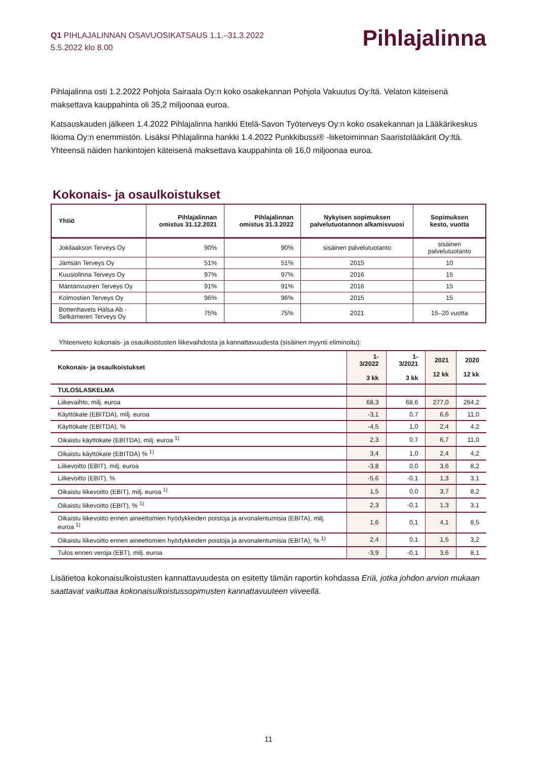Q1 PIHLAJALINNAN OSAVUOSIKATSAUS 1.1.–31.3.2022
5.5.2022 klo 8.00
Pihlajalinna
Pihlajalinna osti 1.2.2022 Pohjola Sairaala Oy:n koko osakekannan Pohjola Vakuutus Oy:ltä. Velaton käteisenä maksettava kauppahinta oli 35,2 miljoonaa euroa.
Katsauskauden jälkeen 1.4.2022 Pihlajalinna hankki Etelä-Savon Työterveys Oy:n koko osakekannan ja Lääkärikeskus Ikioma Oy:n enemmistön. Lisäksi Pihlajalinna hankki 1.4.2022 Punkkibussi® -liiketoiminnan Saaristolääkärit Oy:ltä. Yhteensä näiden hankintojen käteisenä maksettava kauppahinta oli 16,0 miljoonaa euroa.
Kokonais- ja osaulkoistukset
| Yhtiö | Pihlajalinnan omistus 31.12.2021 | Pihlajalinnan omistus 31.3.2022 | Nykyisen sopimuksen palvelutuotannon alkamisvuosi | Sopimuksen kesto, vuotta |
| --- | --- | --- | --- | --- |
| Jokilaakson Terveys Oy | 90% | 90% | sisäinen palvelutuotanto | sisäinen palvelutuotanto |
| Jämsän Terveys Oy | 51% | 51% | 2015 | 10 |
| Kuusiolinna Terveys Oy | 97% | 97% | 2016 | 15 |
| Mäntänvuoren Terveys Oy | 91% | 91% | 2016 | 15 |
| Kolmostien Terveys Oy | 96% | 96% | 2015 | 15 |
| Bottenhavets Hälsa Ab - Selkämeren Terveys Oy | 75% | 75% | 2021 | 15–20 vuotta |
Yhteenveto kokonais- ja osaulkoistusten liikevaihdosta ja kannattavuudesta (sisäinen myynti eliminoitu):
| Kokonais- ja osaulkoistukset | 1-3/2022 3 kk | 1-3/2021 3 kk | 2021 12 kk | 2020 12 kk |
| --- | --- | --- | --- | --- |
| TULOSLASKELMA | | | | |
| Liikevaihto, milj. euroa | 68,3 | 68,6 | 277,0 | 264,2 |
| Käyttökate (EBITDA), milj. euroa | -3,1 | 0,7 | 6,6 | 11,0 |
| Käyttökate (EBITDA), % | -4,5 | 1,0 | 2,4 | 4,2 |
| Oikaistu käyttökate (EBITDA), milj. euroa <sup>1)</sup> | 2,3 | 0,7 | 6,7 | 11,0 |
| Oikaistu käyttökate (EBITDA) % <sup>1)</sup> | 3,4 | 1,0 | 2,4 | 4,2 |
| Liikevoitto (EBIT), milj. euroa | -3,8 | 0,0 | 3,6 | 8,2 |
| Liikevoitto (EBIT), % | -5,6 | -0,1 | 1,3 | 3,1 |
| Oikaistu liikevoitto (EBIT), milj. euroa <sup>1)</sup> | 1,5 | 0,0 | 3,7 | 8,2 |
| Oikaistu liikevoitto (EBIT), % <sup>1)</sup> | 2,3 | -0,1 | 1,3 | 3,1 |
| Oikaistu liikevoitto ennen aineettomien hyödykkeiden poistoja ja arvonalentumisia (EBITA), milj. euroa <sup>1)</sup> | 1,6 | 0,1 | 4,1 | 8,5 |
| Oikaistu liikevoitto ennen aineettomien hyödykkeiden poistoja ja arvonalentumisia (EBITA), % <sup>1)</sup> | 2,4 | 0,1 | 1,5 | 3,2 |
| Tulos ennen veroja (EBT), milj. euroa | -3,9 | -0,1 | 3,6 | 8,1 |
Lisätietoa kokonaisulkoistusten kannattavuudesta on esitetty tämän raportin kohdassa Eriä, jotka johdon arvion mukaan saattavat vaikuttaa kokonaisulkoistussopimusten kannattavuuteen viiveellä.
11